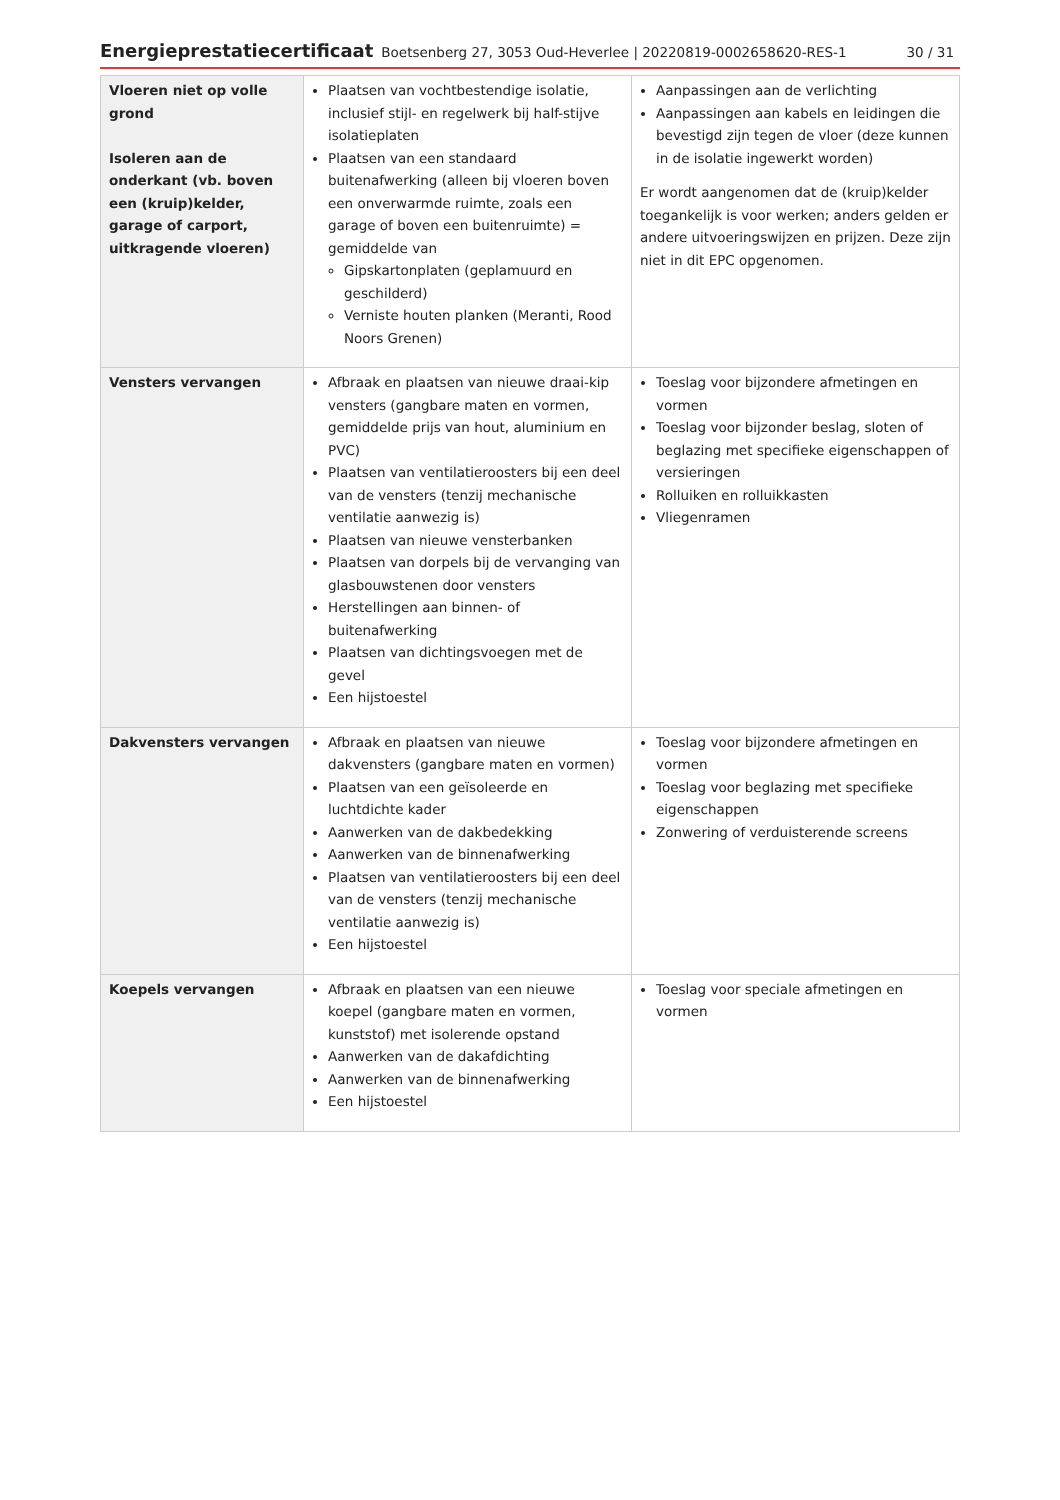Energieprestatiecertificaat Boetsenberg 27, 3053 Oud-Heverlee | 20220819-0002658620-RES-1 30 / 31
| Vloeren niet op volle grond Isoleren aan de onderkant (vb. boven een (kruip)kelder, garage of carport, uitkragende vloeren) | Plaatsen van vochtbestendige isolatie, inclusief stijl- en regelwerk bij half-stijve isolatieplaten Plaatsen van een standaard buitenafwerking (alleen bij vloeren boven een onverwarmde ruimte, zoals een garage of boven een buitenruimte) = gemiddelde van Gipskartonplaten (geplamuurd en geschilderd) Verniste houten planken (Meranti, Rood Noors Grenen) | Aanpassingen aan de verlichting Aanpassingen aan kabels en leidingen die bevestigd zijn tegen de vloer (deze kunnen in de isolatie ingewerkt worden) Er wordt aangenomen dat de (kruip)kelder toegankelijk is voor werken; anders gelden er andere uitvoeringswijzen en prijzen. Deze zijn niet in dit EPC opgenomen. |
| Vensters vervangen | Afbraak en plaatsen van nieuwe draai-kip vensters (gangbare maten en vormen, gemiddelde prijs van hout, aluminium en PVC) Plaatsen van ventilatieroosters bij een deel van de vensters (tenzij mechanische ventilatie aanwezig is) Plaatsen van nieuwe vensterbanken Plaatsen van dorpels bij de vervanging van glasbouwstenen door vensters Herstellingen aan binnen- of buitenafwerking Plaatsen van dichtingsvoegen met de gevel Een hijstoestel | Toeslag voor bijzondere afmetingen en vormen Toeslag voor bijzonder beslag, sloten of beglazing met specifieke eigenschappen of versieringen Rolluiken en rolluikkasten Vliegenramen |
| Dakvensters vervangen | Afbraak en plaatsen van nieuwe dakvensters (gangbare maten en vormen) Plaatsen van een geïsoleerde en luchtdichte kader Aanwerken van de dakbedekking Aanwerken van de binnenafwerking Plaatsen van ventilatieroosters bij een deel van de vensters (tenzij mechanische ventilatie aanwezig is) Een hijstoestel | Toeslag voor bijzondere afmetingen en vormen Toeslag voor beglazing met specifieke eigenschappen Zonwering of verduisterende screens |
| Koepels vervangen | Afbraak en plaatsen van een nieuwe koepel (gangbare maten en vormen, kunststof) met isolerende opstand Aanwerken van de dakafdichting Aanwerken van de binnenafwerking Een hijstoestel | Toeslag voor speciale afmetingen en vormen |